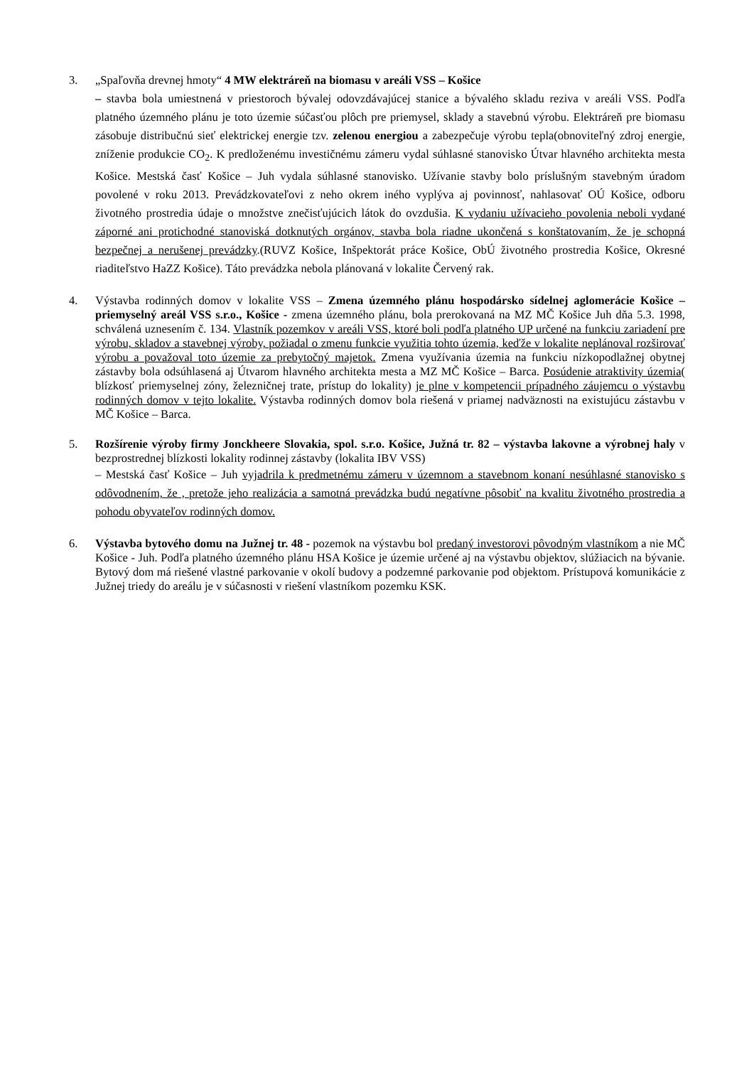3. „Spaľovňa drevnej hmoty“ 4 MW elektráreň na biomasu v areáli VSS – Košice
– stavba bola umiestnená v priestoroch bývalej odovzdávajúcej stanice a bývalého skladu reziva v areáli VSS. Podľa platného územného plánu je toto územie súčasťou plôch pre priemysel, sklady a stavebnú výrobu. Elektráreň pre biomasu zásobuje distribučnú sieť elektrickej energie tzv. zelenou energiou a zabezpečuje výrobu tepla(obnoviteľný zdroj energie, zníženie produkcie CO<sub>2</sub>. K predloženému investičnému zámeru vydal súhlasné stanovisko Útvar hlavného architekta mesta Košice. Mestská časť Košice – Juh vydala súhlasné stanovisko. Užívanie stavby bolo príslušným stavebným úradom povolené v roku 2013. Prevádzkovateľovi z neho okrem iného vyplýva aj povinnosť, nahlasovať OÚ Košice, odboru životného prostredia údaje o množstve znečisťujúcich látok do ovzdušia. K vydaniu užívacieho povolenia neboli vydané záporné ani protichodné stanoviská dotknutých orgánov, stavba bola riadne ukončená s konštatovaním, že je schopná bezpečnej a nerušenej prevádzky.(RUVZ Košice, Inšpektorát práce Košice, ObÚ životného prostredia Košice, Okresné riaditeľstvo HaZZ Košice). Táto prevádzka nebola plánovaná v lokalite Červený rak.
4. Výstavba rodinných domov v lokalite VSS – Zmena územného plánu hospodársko sídelnej aglomerácie Košice – priemyselný areál VSS s.r.o., Košice - zmena územného plánu, bola prerokovaná na MZ MČ Košice Juh dňa 5.3. 1998, schválená uznesením č. 134. Vlastník pozemkov v areáli VSS, ktoré boli podľa platného UP určené na funkciu zariadení pre výrobu, skladov a stavebnej výroby, požiadal o zmenu funkcie využitia tohto územia, keďže v lokalite neplánoval rozširovať výrobu a považoval toto územie za prebytočný majetok. Zmena využívania územia na funkciu nízkopodlažnej obytnej zástavby bola odsúhlasená aj Útvarom hlavného architekta mesta a MZ MČ Košice – Barca. Posúdenie atraktivity územia( blízkosť priemyselnej zóny, železničnej trate, prístup do lokality) je plne v kompetencii prípadného záujemcu o výstavbu rodinných domov v tejto lokalite. Výstavba rodinných domov bola riešená v priamej nadväznosti na existujúcu zástavbu v MČ Košice – Barca.
5. Rozšírenie výroby firmy Jonckheere Slovakia, spol. s.r.o. Košice, Južná tr. 82 – výstavba lakovne a výrobnej haly v bezprostrednej blízkosti lokality rodinnej zástavby (lokalita IBV VSS)
– Mestská časť Košice – Juh vyjadrila k predmetnému zámeru v územnom a stavebnom konaní nesúhlasné stanovisko s odôvodnením, že , pretože jeho realizácia a samotná prevádzka budú negatívne pôsobiť na kvalitu životného prostredia a pohodu obyvateľov rodinných domov.
6. Výstavba bytového domu na Južnej tr. 48 - pozemok na výstavbu bol predaný investorovi pôvodným vlastníkom a nie MČ Košice - Juh. Podľa platného územného plánu HSA Košice je územie určené aj na výstavbu objektov, slúžiacich na bývanie. Bytový dom má riešené vlastné parkovanie v okolí budovy a podzemné parkovanie pod objektom. Prístupová komunikácie z Južnej triedy do areálu je v súčasnosti v riešení vlastníkom pozemku KSK.